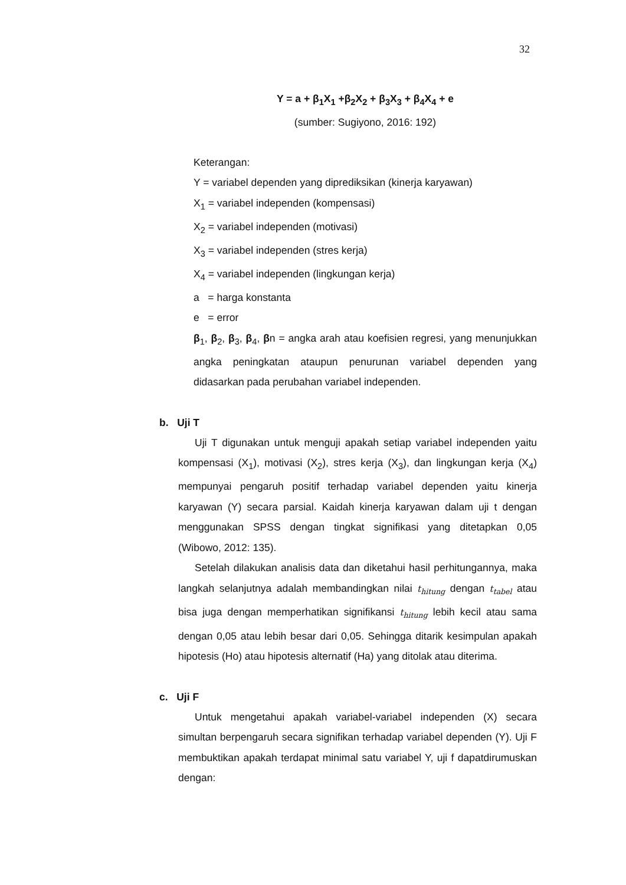32
Y = a + β<sub>1</sub>X<sub>1</sub> +β<sub>2</sub>X<sub>2</sub> + β<sub>3</sub>X<sub>3</sub> + β<sub>4</sub>X<sub>4</sub> + e
(sumber: Sugiyono, 2016: 192)
Keterangan:
Y = variabel dependen yang diprediksikan (kinerja karyawan)
X<sub>1</sub> = variabel independen (kompensasi)
X<sub>2</sub> = variabel independen (motivasi)
X<sub>3</sub> = variabel independen (stres kerja)
X<sub>4</sub> = variabel independen (lingkungan kerja)
a = harga konstanta
e = error
β<sub>1</sub>, β<sub>2</sub>, β<sub>3</sub>, β<sub>4</sub>, βn = angka arah atau koefisien regresi, yang menunjukkan angka peningkatan ataupun penurunan variabel dependen yang didasarkan pada perubahan variabel independen.
b. Uji T
Uji T digunakan untuk menguji apakah setiap variabel independen yaitu kompensasi (X<sub>1</sub>), motivasi (X<sub>2</sub>), stres kerja (X<sub>3</sub>), dan lingkungan kerja (X<sub>4</sub>) mempunyai pengaruh positif terhadap variabel dependen yaitu kinerja karyawan (Y) secara parsial. Kaidah kinerja karyawan dalam uji t dengan menggunakan SPSS dengan tingkat signifikasi yang ditetapkan 0,05 (Wibowo, 2012: 135).
Setelah dilakukan analisis data dan diketahui hasil perhitungannya, maka langkah selanjutnya adalah membandingkan nilai t<sub>hitung</sub> dengan t<sub>tabel</sub> atau bisa juga dengan memperhatikan signifikansi t<sub>hitung</sub> lebih kecil atau sama dengan 0,05 atau lebih besar dari 0,05. Sehingga ditarik kesimpulan apakah hipotesis (Ho) atau hipotesis alternatif (Ha) yang ditolak atau diterima.
c. Uji F
Untuk mengetahui apakah variabel-variabel independen (X) secara simultan berpengaruh secara signifikan terhadap variabel dependen (Y). Uji F membuktikan apakah terdapat minimal satu variabel Y, uji f dapatdirumuskan dengan: